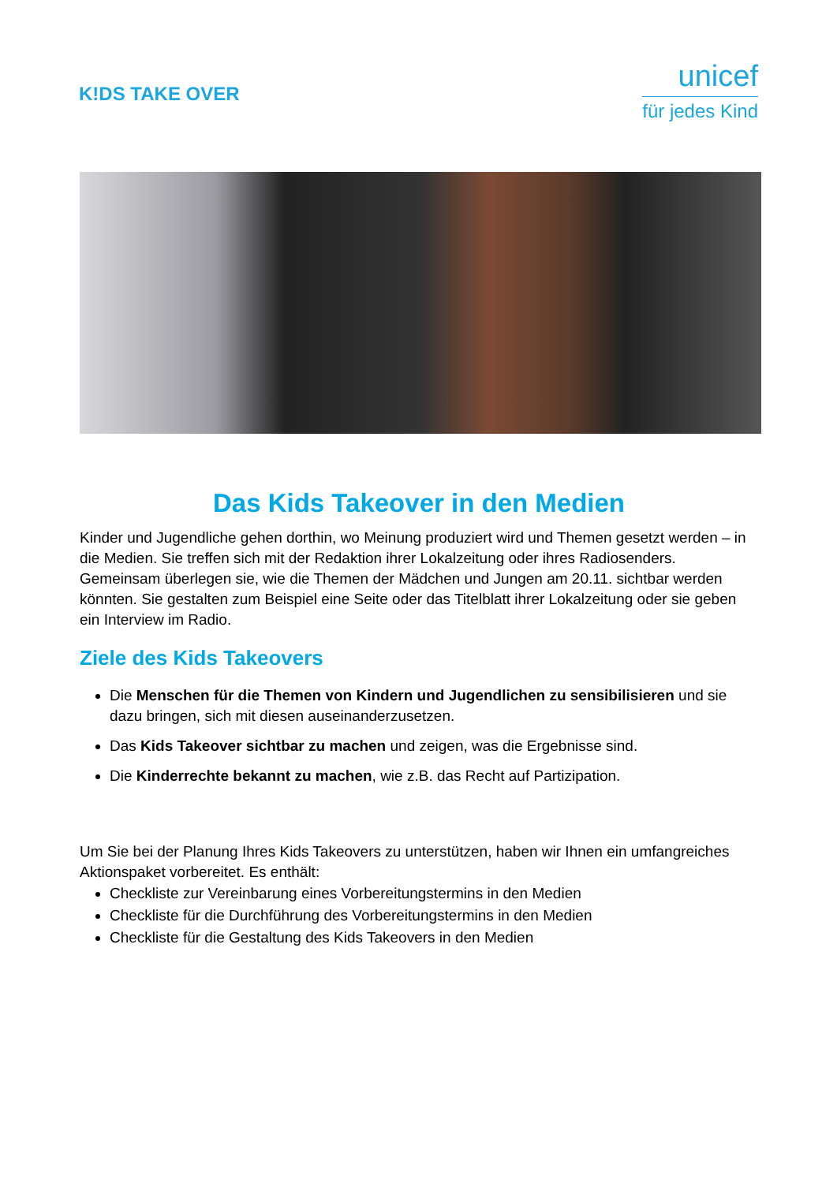K!DS TAKE OVER
unicef
für jedes Kind
Das Kids Takeover in den Medien
Kinder und Jugendliche gehen dorthin, wo Meinung produziert wird und Themen gesetzt werden – in die Medien. Sie treffen sich mit der Redaktion ihrer Lokalzeitung oder ihres Radiosenders. Gemeinsam überlegen sie, wie die Themen der Mädchen und Jungen am 20.11. sichtbar werden könnten. Sie gestalten zum Beispiel eine Seite oder das Titelblatt ihrer Lokalzeitung oder sie geben ein Interview im Radio.
Ziele des Kids Takeovers
Die Menschen für die Themen von Kindern und Jugendlichen zu sensibilisieren und sie dazu bringen, sich mit diesen auseinanderzusetzen.
Das Kids Takeover sichtbar zu machen und zeigen, was die Ergebnisse sind.
Die Kinderrechte bekannt zu machen, wie z.B. das Recht auf Partizipation.
Um Sie bei der Planung Ihres Kids Takeovers zu unterstützen, haben wir Ihnen ein umfangreiches Aktionspaket vorbereitet. Es enthält:
Checkliste zur Vereinbarung eines Vorbereitungstermins in den Medien
Checkliste für die Durchführung des Vorbereitungstermins in den Medien
Checkliste für die Gestaltung des Kids Takeovers in den Medien